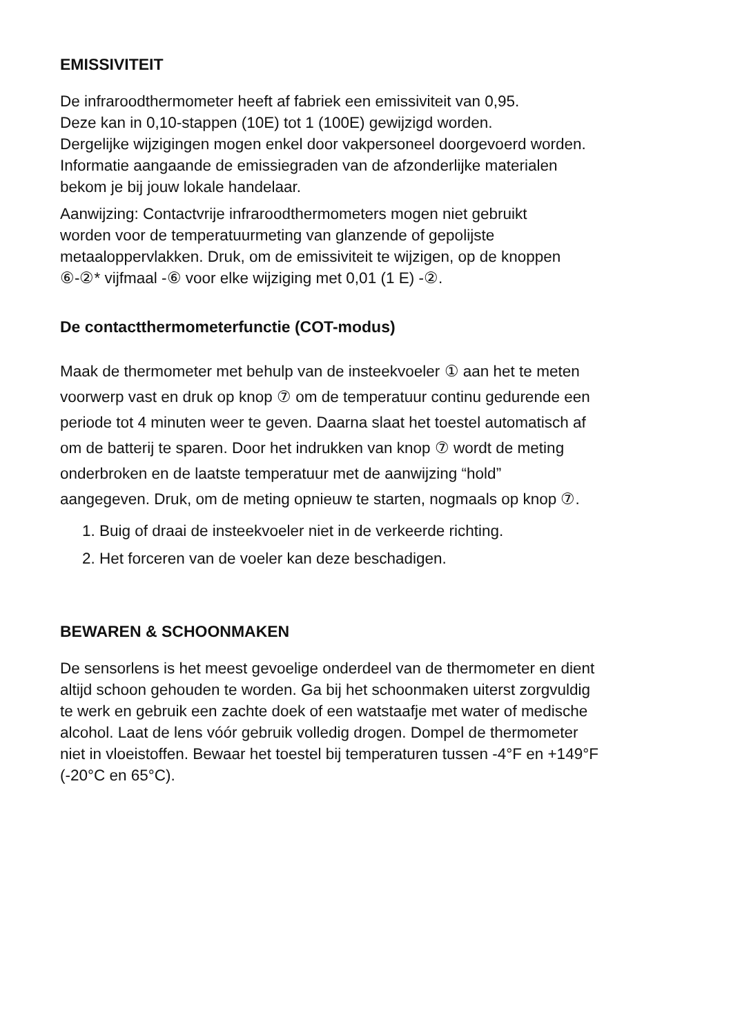EMISSIVITEIT
De infraroodthermometer heeft af fabriek een emissiviteit van 0,95.
Deze kan in 0,10-stappen (10E) tot 1 (100E) gewijzigd worden.
Dergelijke wijzigingen mogen enkel door vakpersoneel doorgevoerd worden.
Informatie aangaande de emissiegraden van de afzonderlijke materialen
bekom je bij jouw lokale handelaar.
Aanwijzing: Contactvrije infraroodthermometers mogen niet gebruikt
worden voor de temperatuurmeting van glanzende of gepolijste
metaaloppervlakken. Druk, om de emissiviteit te wijzigen, op de knoppen
⑥-②* vijfmaal -⑥ voor elke wijziging met 0,01 (1 E) -②.
De contactthermometerfunctie (COT-modus)
Maak de thermometer met behulp van de insteekvoeler ① aan het te meten
voorwerp vast en druk op knop ⑦ om de temperatuur continu gedurende een
periode tot 4 minuten weer te geven. Daarna slaat het toestel automatisch af
om de batterij te sparen. Door het indrukken van knop ⑦ wordt de meting
onderbroken en de laatste temperatuur met de aanwijzing “hold”
aangegeven. Druk, om de meting opnieuw te starten, nogmaals op knop ⑦.
1. Buig of draai de insteekvoeler niet in de verkeerde richting.
2. Het forceren van de voeler kan deze beschadigen.
BEWAREN & SCHOONMAKEN
De sensorlens is het meest gevoelige onderdeel van de thermometer en dient
altijd schoon gehouden te worden. Ga bij het schoonmaken uiterst zorgvuldig
te werk en gebruik een zachte doek of een watstaafje met water of medische
alcohol. Laat de lens vóór gebruik volledig drogen. Dompel de thermometer
niet in vloeistoffen. Bewaar het toestel bij temperaturen tussen -4°F en +149°F
(-20°C en 65°C).